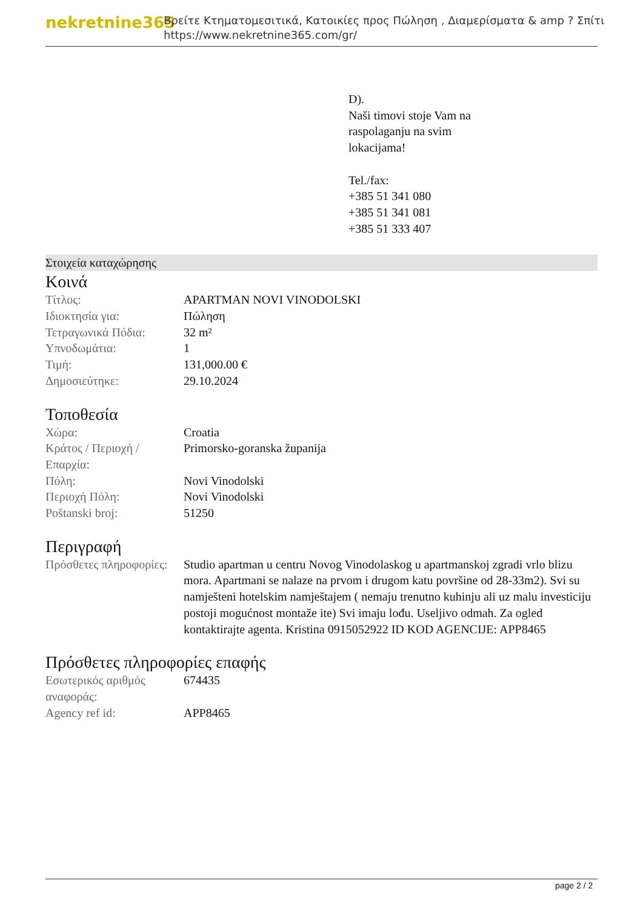nekretnine365
Βρείτε Κτηματομεσιτικά, Κατοικίες προς Πώληση , Διαμερίσματα & amp ? Σπίτι
https://www.nekretnine365.com/gr/
D).
Naši timovi stoje Vam na
raspolaganju na svim
lokacijama!
Tel./fax:
+385 51 341 080
+385 51 341 081
+385 51 333 407
Στοιχεία καταχώρησης
Κοινά
| Τίτλος: | APARTMAN NOVI VINODOLSKI |
| Ιδιοκτησία για: | Πώληση |
| Τετραγωνικά Πόδια: | 32 m² |
| Υπνοδωμάτια: | 1 |
| Τιμή: | 131,000.00 € |
| Δημοσιεύτηκε: | 29.10.2024 |
Τοποθεσία
| Χώρα: | Croatia |
| Κράτος / Περιοχή / Επαρχία: | Primorsko-goranska županija |
| Πόλη: | Novi Vinodolski |
| Περιοχή Πόλη: | Novi Vinodolski |
| Poštanski broj: | 51250 |
Περιγραφή
| Πρόσθετες πληροφορίες: | Studio apartman u centru Novog Vinodolaskog u apartmanskoj zgradi vrlo blizu mora. Apartmani se nalaze na prvom i drugom katu površine od 28-33m2). Svi su namješteni hotelskim namještajem ( nemaju trenutno kuhinju ali uz malu investiciju postoji mogućnost montaže ite) Svi imaju lođu. Useljivo odmah. Za ogled kontaktirajte agenta. Kristina 0915052922 ID KOD AGENCIJE: APP8465 |
Πρόσθετες πληροφορίες επαφής
| Εσωτερικός αριθμός αναφοράς: | 674435 |
| Agency ref id: | APP8465 |
page 2 / 2